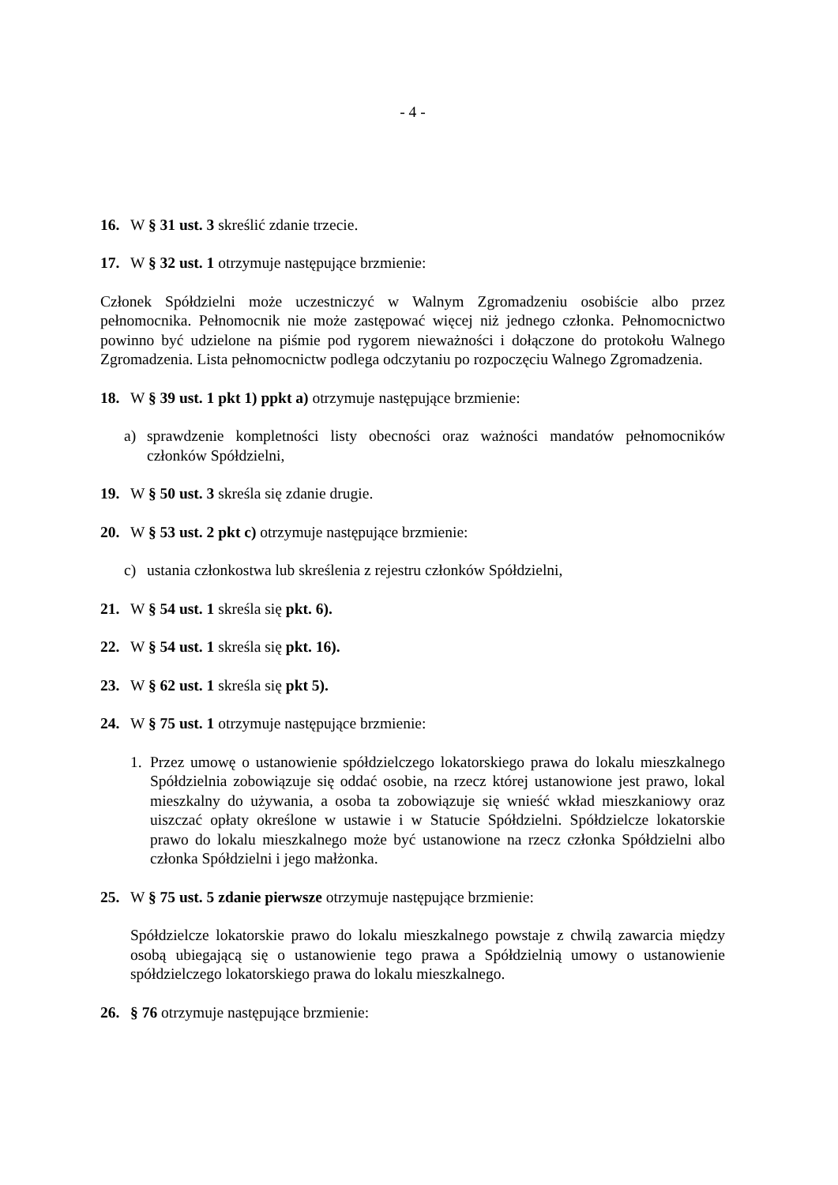- 4 -
16. W § 31 ust. 3 skreślić zdanie trzecie.
17. W § 32 ust. 1 otrzymuje następujące brzmienie:
Członek Spółdzielni może uczestniczyć w Walnym Zgromadzeniu osobiście albo przez pełnomocnika. Pełnomocnik nie może zastępować więcej niż jednego członka. Pełnomocnictwo powinno być udzielone na piśmie pod rygorem nieważności i dołączone do protokołu Walnego Zgromadzenia. Lista pełnomocnictw podlega odczytaniu po rozpoczęciu Walnego Zgromadzenia.
18. W § 39 ust. 1 pkt 1) ppkt a) otrzymuje następujące brzmienie:
a) sprawdzenie kompletności listy obecności oraz ważności mandatów pełnomocników członków Spółdzielni,
19. W § 50 ust. 3 skreśla się zdanie drugie.
20. W § 53 ust. 2 pkt c) otrzymuje następujące brzmienie:
c) ustania członkostwa lub skreślenia z rejestru członków Spółdzielni,
21. W § 54 ust. 1 skreśla się pkt. 6).
22. W § 54 ust. 1 skreśla się pkt. 16).
23. W § 62 ust. 1 skreśla się pkt 5).
24. W § 75 ust. 1 otrzymuje następujące brzmienie:
1. Przez umowę o ustanowienie spółdzielczego lokatorskiego prawa do lokalu mieszkalnego Spółdzielnia zobowiązuje się oddać osobie, na rzecz której ustanowione jest prawo, lokal mieszkalny do używania, a osoba ta zobowiązuje się wnieść wkład mieszkaniowy oraz uiszczać opłaty określone w ustawie i w Statucie Spółdzielni. Spółdzielcze lokatorskie prawo do lokalu mieszkalnego może być ustanowione na rzecz członka Spółdzielni albo członka Spółdzielni i jego małżonka.
25. W § 75 ust. 5 zdanie pierwsze otrzymuje następujące brzmienie:
Spółdzielcze lokatorskie prawo do lokalu mieszkalnego powstaje z chwilą zawarcia między osobą ubiegającą się o ustanowienie tego prawa a Spółdzielnią umowy o ustanowienie spółdzielczego lokatorskiego prawa do lokalu mieszkalnego.
26. § 76 otrzymuje następujące brzmienie: